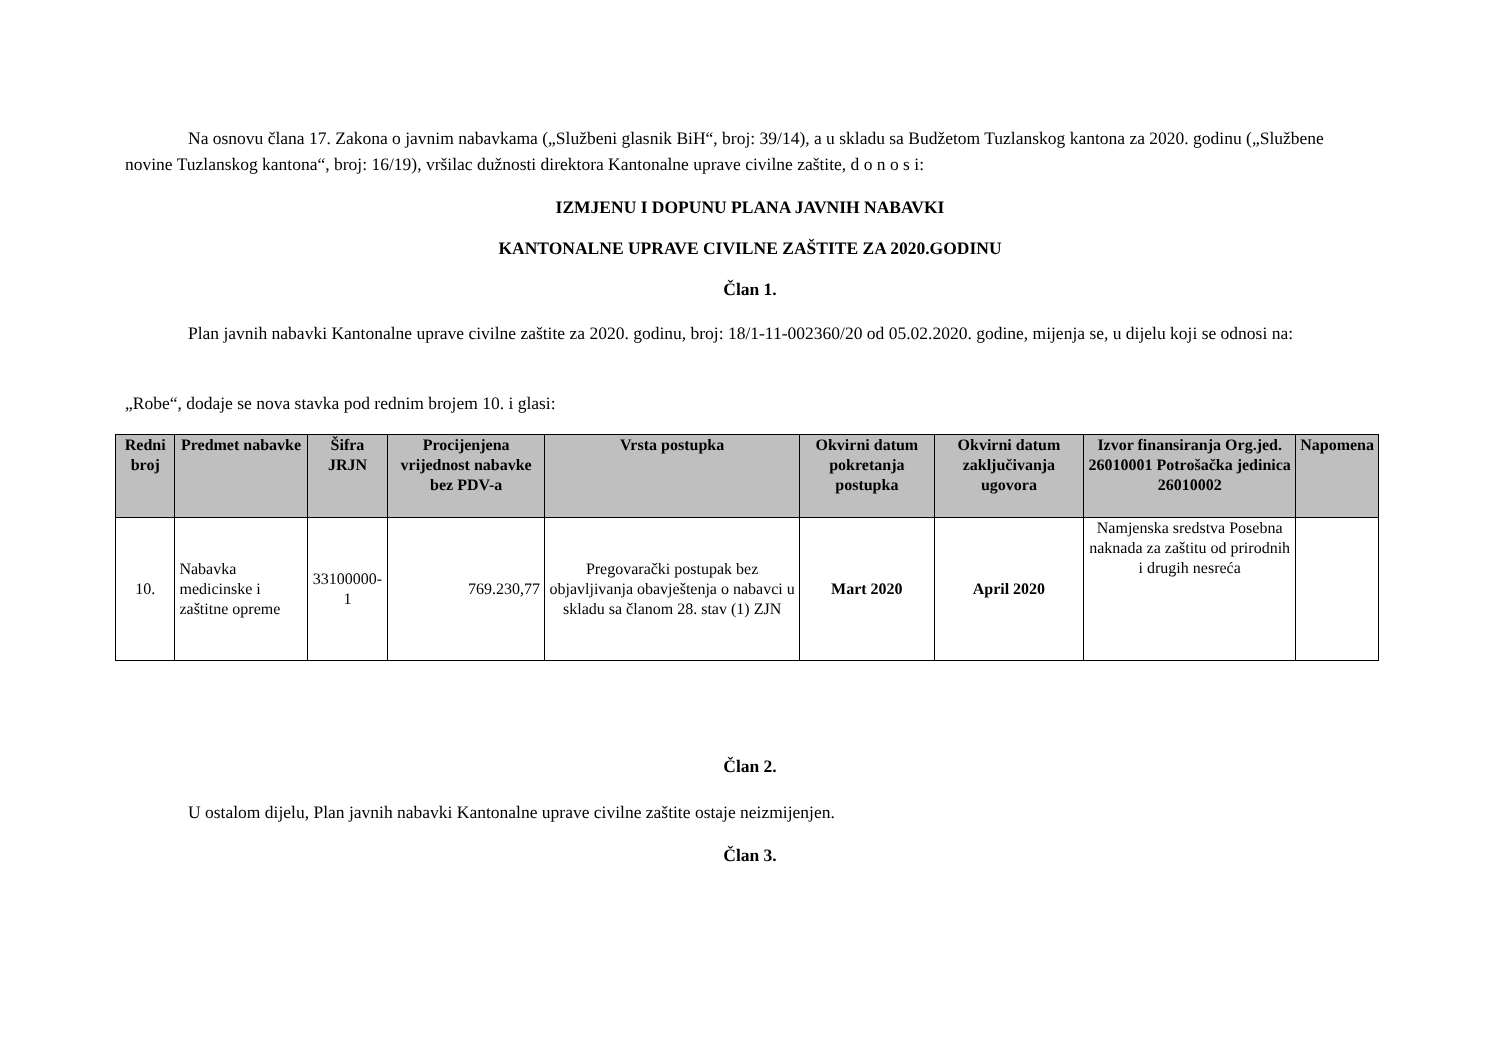Na osnovu člana 17. Zakona o javnim nabavkama („Službeni glasnik BiH“, broj: 39/14), a u skladu sa Budžetom Tuzlanskog kantona za 2020. godinu („Službene novine Tuzlanskog kantona“, broj: 16/19), vršilac dužnosti direktora Kantonalne uprave civilne zaštite, d o n o s i:
IZMJENU I DOPUNU PLANA JAVNIH NABAVKI
KANTONALNE UPRAVE CIVILNE ZAŠTITE ZA 2020.GODINU
Član 1.
Plan javnih nabavki Kantonalne uprave civilne zaštite za 2020. godinu, broj: 18/1-11-002360/20 od 05.02.2020. godine, mijenja se, u dijelu koji se odnosi na:
„Robe“, dodaje se nova stavka pod rednim brojem 10. i glasi:
| Redni broj | Predmet nabavke | Šifra JRJN | Procijenjena vrijednost nabavke bez PDV-a | Vrsta postupka | Okvirni datum pokretanja postupka | Okvirni datum zaključivanja ugovora | Izvor finansiranja Org.jed. 26010001 Potrošačka jedinica 26010002 | Napomena |
| --- | --- | --- | --- | --- | --- | --- | --- | --- |
| 10. | Nabavka medicinske i zaštitne opreme | 33100000-1 | 769.230,77 | Pregovarački postupak bez objavljivanja obavještenja o nabavci u skladu sa članom 28. stav (1) ZJN | Mart 2020 | April 2020 | Namjenska sredstva Posebna naknada za zaštitu od prirodnih i drugih nesreća | |
Član 2.
U ostalom dijelu, Plan javnih nabavki Kantonalne uprave civilne zaštite ostaje neizmijenjen.
Član 3.